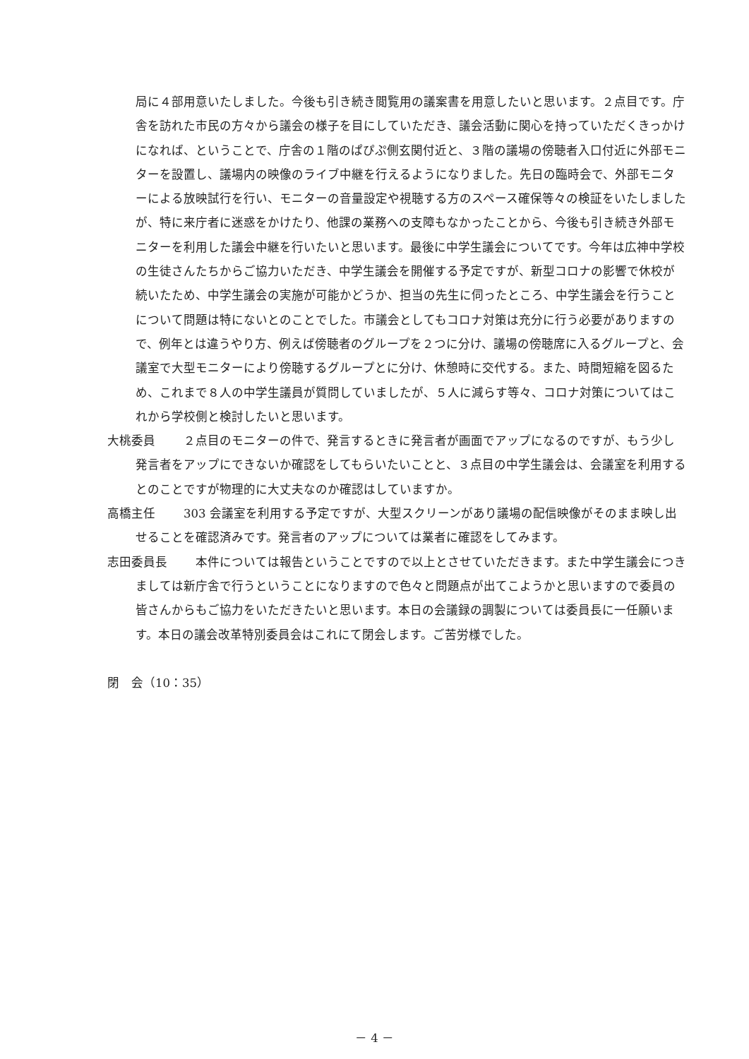局に４部用意いたしました。今後も引き続き閲覧用の議案書を用意したいと思います。２点目です。庁舎を訪れた市民の方々から議会の様子を目にしていただき、議会活動に関心を持っていただくきっかけになれば、ということで、庁舎の１階のぱぴぷ側玄関付近と、３階の議場の傍聴者入口付近に外部モニターを設置し、議場内の映像のライブ中継を行えるようになりました。先日の臨時会で、外部モニターによる放映試行を行い、モニターの音量設定や視聴する方のスペース確保等々の検証をいたしましたが、特に来庁者に迷惑をかけたり、他課の業務への支障もなかったことから、今後も引き続き外部モニターを利用した議会中継を行いたいと思います。最後に中学生議会についてです。今年は広神中学校の生徒さんたちからご協力いただき、中学生議会を開催する予定ですが、新型コロナの影響で休校が続いたため、中学生議会の実施が可能かどうか、担当の先生に伺ったところ、中学生議会を行うことについて問題は特にないとのことでした。市議会としてもコロナ対策は充分に行う必要がありますので、例年とは違うやり方、例えば傍聴者のグループを２つに分け、議場の傍聴席に入るグループと、会議室で大型モニターにより傍聴するグループとに分け、休憩時に交代する。また、時間短縮を図るため、これまで８人の中学生議員が質問していましたが、５人に減らす等々、コロナ対策についてはこれから学校側と検討したいと思います。
大桃委員 ２点目のモニターの件で、発言するときに発言者が画面でアップになるのですが、もう少し発言者をアップにできないか確認をしてもらいたいことと、３点目の中学生議会は、会議室を利用するとのことですが物理的に大丈夫なのか確認はしていますか。
高橋主任 303 会議室を利用する予定ですが、大型スクリーンがあり議場の配信映像がそのまま映し出せることを確認済みです。発言者のアップについては業者に確認をしてみます。
志田委員長 本件については報告ということですので以上とさせていただきます。また中学生議会につきましては新庁舎で行うということになりますので色々と問題点が出てこようかと思いますので委員の皆さんからもご協力をいただきたいと思います。本日の会議録の調製については委員長に一任願います。本日の議会改革特別委員会はこれにて閉会します。ご苦労様でした。
閉　会（10：35）
－ 4 －